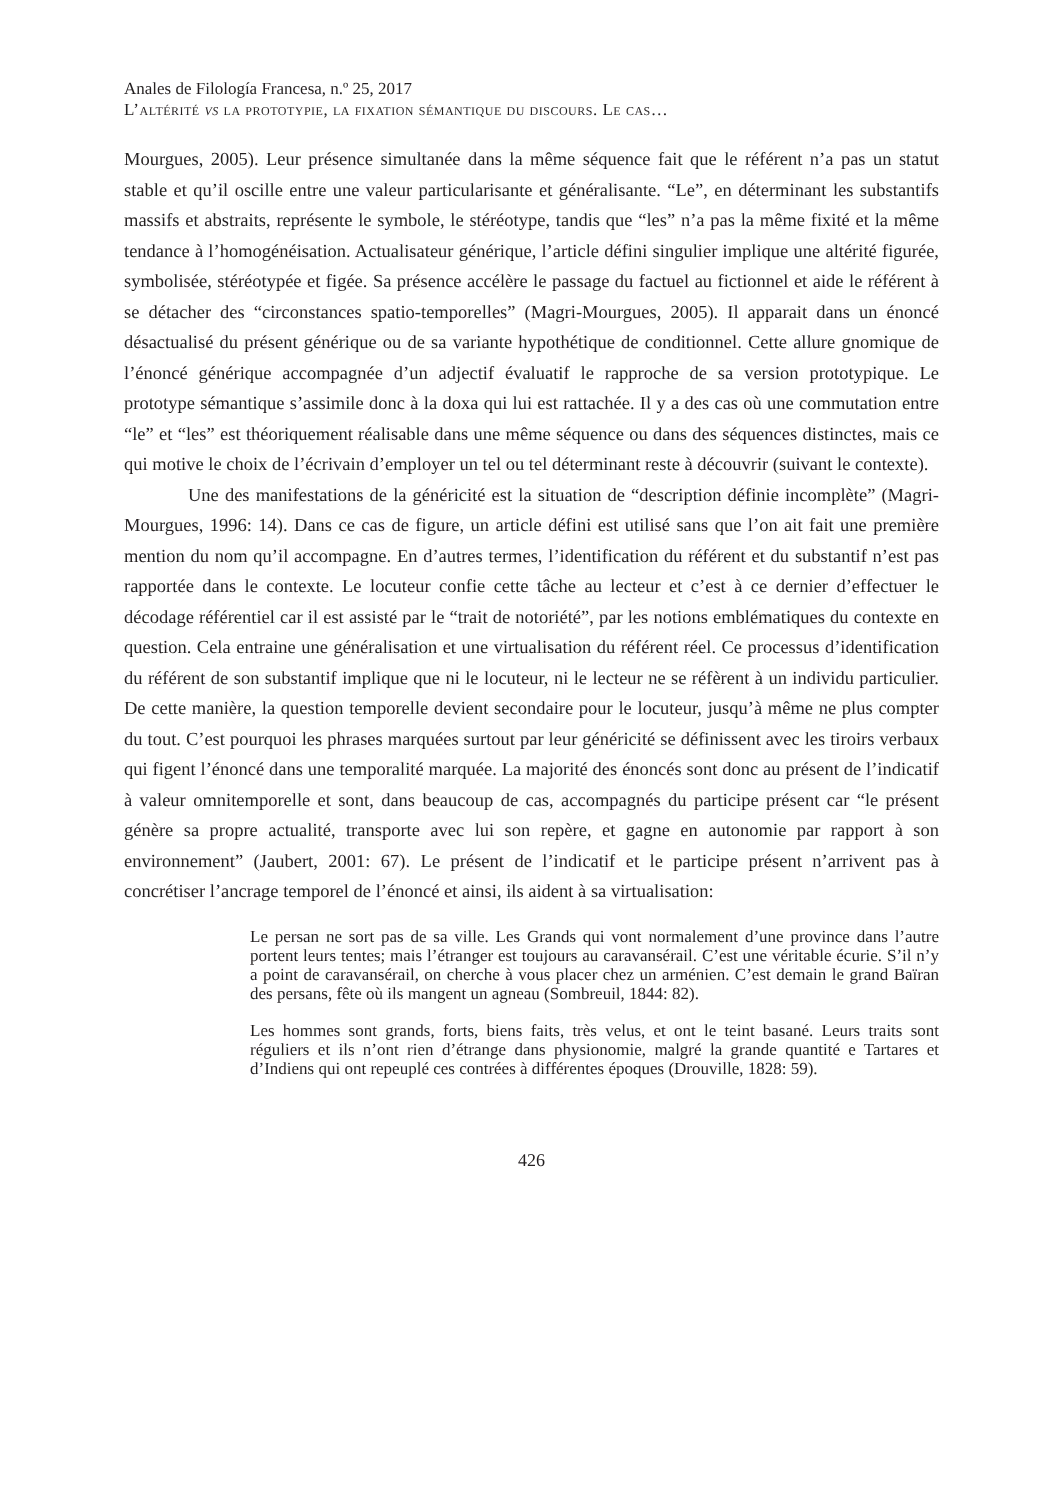Anales de Filología Francesa, n.º 25, 2017
L’altérité vs la prototypie, la fixation sémantique du discours. Le cas…
Mourgues, 2005). Leur présence simultanée dans la même séquence fait que le référent n’a pas un statut stable et qu’il oscille entre une valeur particularisante et généralisante. “Le”, en déterminant les substantifs massifs et abstraits, représente le symbole, le stéréotype, tandis que “les” n’a pas la même fixité et la même tendance à l’homogénéisation. Actualisateur générique, l’article défini singulier implique une altérité figurée, symbolisée, stéréotypée et figée. Sa présence accélère le passage du factuel au fictionnel et aide le référent à se détacher des “circonstances spatio-temporelles” (Magri-Mourgues, 2005). Il apparait dans un énoncé désactualisé du présent générique ou de sa variante hypothétique de conditionnel. Cette allure gnomique de l’énoncé générique accompagnée d’un adjectif évaluatif le rapproche de sa version prototypique. Le prototype sémantique s’assimile donc à la doxa qui lui est rattachée. Il y a des cas où une commutation entre “le” et “les” est théoriquement réalisable dans une même séquence ou dans des séquences distinctes, mais ce qui motive le choix de l’écrivain d’employer un tel ou tel déterminant reste à découvrir (suivant le contexte).
Une des manifestations de la généricité est la situation de “description définie incomplète” (Magri-Mourgues, 1996: 14). Dans ce cas de figure, un article défini est utilisé sans que l’on ait fait une première mention du nom qu’il accompagne. En d’autres termes, l’identification du référent et du substantif n’est pas rapportée dans le contexte. Le locuteur confie cette tâche au lecteur et c’est à ce dernier d’effectuer le décodage référentiel car il est assisté par le “trait de notoriété”, par les notions emblématiques du contexte en question. Cela entraine une généralisation et une virtualisation du référent réel. Ce processus d’identification du référent de son substantif implique que ni le locuteur, ni le lecteur ne se réfèrent à un individu particulier. De cette manière, la question temporelle devient secondaire pour le locuteur, jusqu’à même ne plus compter du tout. C’est pourquoi les phrases marquées surtout par leur généricité se définissent avec les tiroirs verbaux qui figent l’énoncé dans une temporalité marquée. La majorité des énoncés sont donc au présent de l’indicatif à valeur omnitemporelle et sont, dans beaucoup de cas, accompagnés du participe présent car “le présent génère sa propre actualité, transporte avec lui son repère, et gagne en autonomie par rapport à son environnement” (Jaubert, 2001: 67). Le présent de l’indicatif et le participe présent n’arrivent pas à concrétiser l’ancrage temporel de l’énoncé et ainsi, ils aident à sa virtualisation:
Le persan ne sort pas de sa ville. Les Grands qui vont normalement d’une province dans l’autre portent leurs tentes; mais l’étranger est toujours au caravansérail. C’est une véritable écurie. S’il n’y a point de caravansérail, on cherche à vous placer chez un arménien. C’est demain le grand Baïran des persans, fête où ils mangent un agneau (Sombreuil, 1844: 82).
Les hommes sont grands, forts, biens faits, très velus, et ont le teint basané. Leurs traits sont réguliers et ils n’ont rien d’étrange dans physionomie, malgré la grande quantité e Tartares et d’Indiens qui ont repeuplé ces contrées à différentes époques (Drouville, 1828: 59).
426